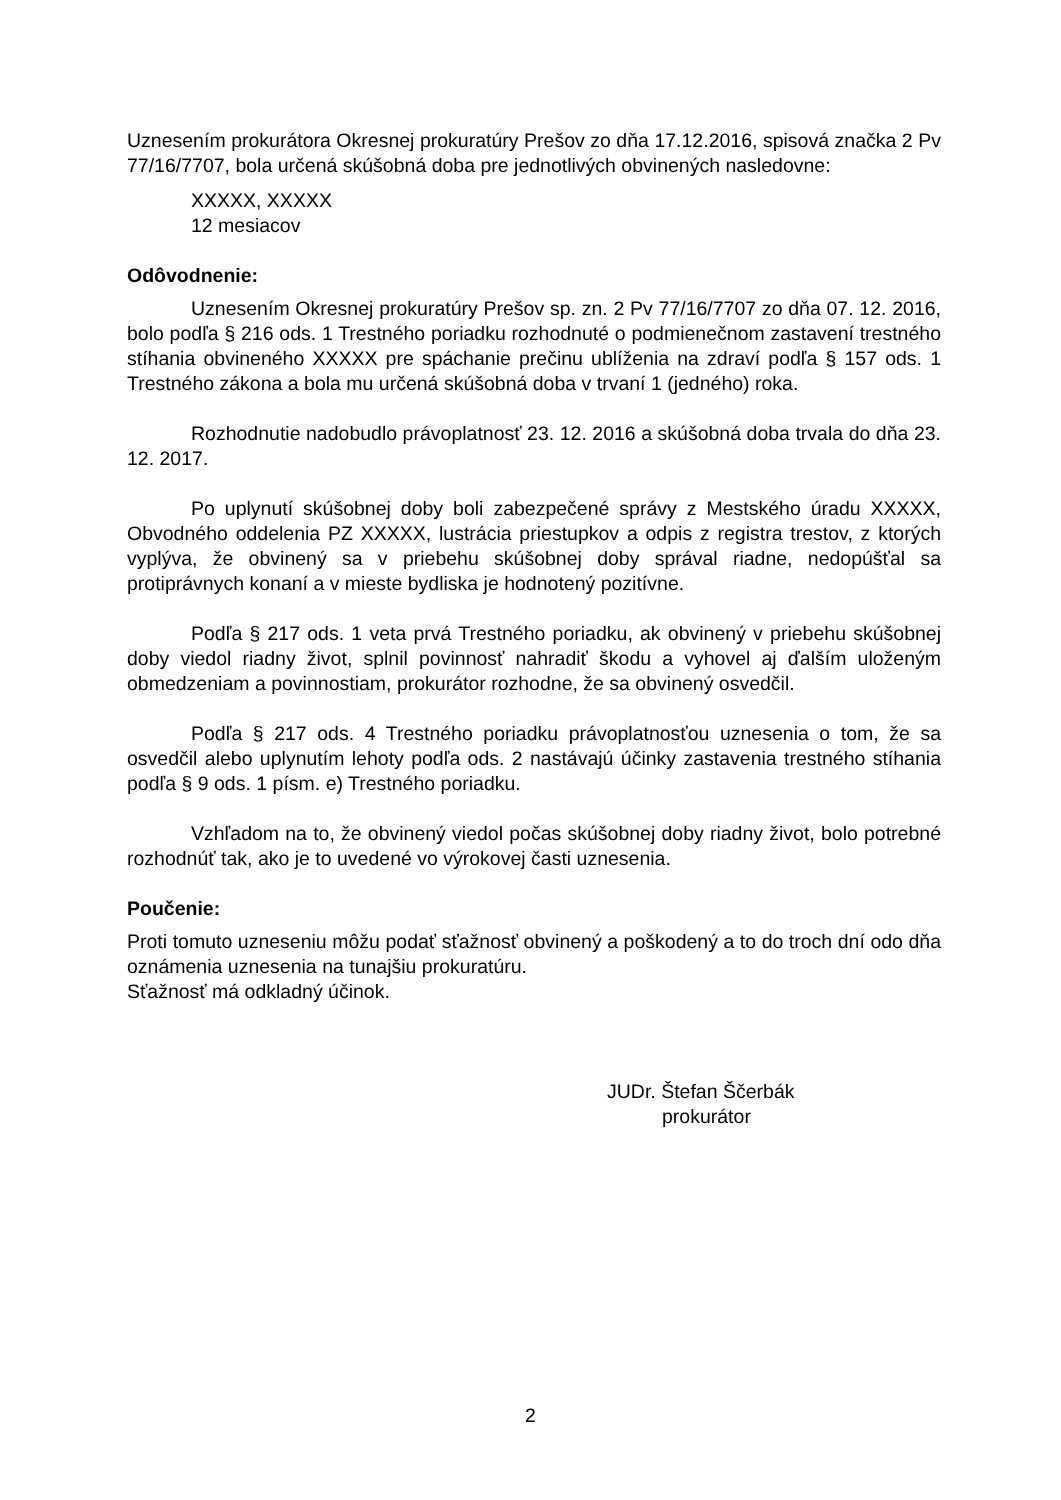Uznesením prokurátora Okresnej prokuratúry Prešov zo dňa 17.12.2016, spisová značka 2 Pv 77/16/7707, bola určená skúšobná doba pre jednotlivých obvinených nasledovne:
XXXXX, XXXXX
12 mesiacov
Odôvodnenie:
Uznesením Okresnej prokuratúry Prešov sp. zn. 2 Pv 77/16/7707 zo dňa 07. 12. 2016, bolo podľa § 216 ods. 1 Trestného poriadku rozhodnuté o podmienečnom zastavení trestného stíhania obvineného XXXXX pre spáchanie prečinu ublíženia na zdraví podľa § 157 ods. 1 Trestného zákona a bola mu určená skúšobná doba v trvaní 1 (jedného) roka.
Rozhodnutie nadobudlo právoplatnosť 23. 12. 2016 a skúšobná doba trvala do dňa 23. 12. 2017.
Po uplynutí skúšobnej doby boli zabezpečené správy z Mestského úradu XXXXX, Obvodného oddelenia PZ XXXXX, lustrácia priestupkov a odpis z registra trestov, z ktorých vyplýva, že obvinený sa v priebehu skúšobnej doby správal riadne, nedopúšťal sa protiprávnych konaní a v mieste bydliska je hodnotený pozitívne.
Podľa § 217 ods. 1 veta prvá Trestného poriadku, ak obvinený v priebehu skúšobnej doby viedol riadny život, splnil povinnosť nahradiť škodu a vyhovel aj ďalším uloženým obmedzeniam a povinnostiam, prokurátor rozhodne, že sa obvinený osvedčil.
Podľa § 217 ods. 4 Trestného poriadku právoplatnosťou uznesenia o tom, že sa osvedčil alebo uplynutím lehoty podľa ods. 2 nastávajú účinky zastavenia trestného stíhania podľa § 9 ods. 1 písm. e) Trestného poriadku.
Vzhľadom na to, že obvinený viedol počas skúšobnej doby riadny život, bolo potrebné rozhodnúť tak, ako je to uvedené vo výrokovej časti uznesenia.
Poučenie:
Proti tomuto uzneseniu môžu podať sťažnosť obvinený a poškodený a to do troch dní odo dňa oznámenia uznesenia na tunajšiu prokuratúru.
Sťažnosť má odkladný účinok.
JUDr. Štefan Ščerbák
prokurátor
2